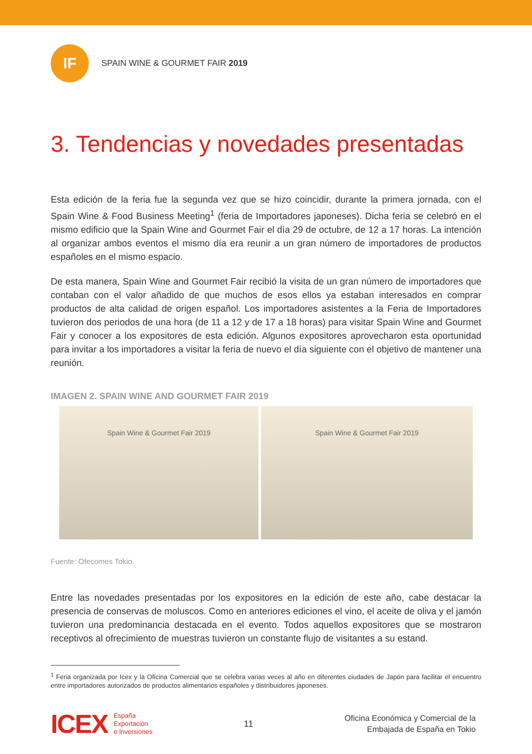IF
SPAIN WINE & GOURMET FAIR 2019
3. Tendencias y novedades presentadas
Esta edición de la feria fue la segunda vez que se hizo coincidir, durante la primera jornada, con el Spain Wine & Food Business Meeting<sup>1</sup> (feria de Importadores japoneses). Dicha feria se celebró en el mismo edificio que la Spain Wine and Gourmet Fair el día 29 de octubre, de 12 a 17 horas. La intención al organizar ambos eventos el mismo día era reunir a un gran número de importadores de productos españoles en el mismo espacio.
De esta manera, Spain Wine and Gourmet Fair recibió la visita de un gran número de importadores que contaban con el valor añadido de que muchos de esos ellos ya estaban interesados en comprar productos de alta calidad de origen español. Los importadores asistentes a la Feria de Importadores tuvieron dos periodos de una hora (de 11 a 12 y de 17 a 18 horas) para visitar Spain Wine and Gourmet Fair y conocer a los expositores de esta edición. Algunos expositores aprovecharon esta oportunidad para invitar a los importadores a visitar la feria de nuevo el día siguiente con el objetivo de mantener una reunión.
IMAGEN 2. SPAIN WINE AND GOURMET FAIR 2019
Spain Wine & Gourmet Fair 2019 Spain Wine & Gourmet Fair 2019
Fuente: Ofecomes Tokio.
Entre las novedades presentadas por los expositores en la edición de este año, cabe destacar la presencia de conservas de moluscos. Como en anteriores ediciones el vino, el aceite de oliva y el jamón tuvieron una predominancia destacada en el evento. Todos aquellos expositores que se mostraron receptivos al ofrecimiento de muestras tuvieron un constante flujo de visitantes a su estand.
<sup>1</sup> Feria organizada por Icex y la Oficina Comercial que se celebra varias veces al año en diferentes ciudades de Japón para facilitar el encuentro entre importadores autorizados de productos alimentarios españoles y distribuidores japoneses.
ICEX España
Exportación
e Inversiones
11
Oficina Económica y Comercial de la
Embajada de España en Tokio